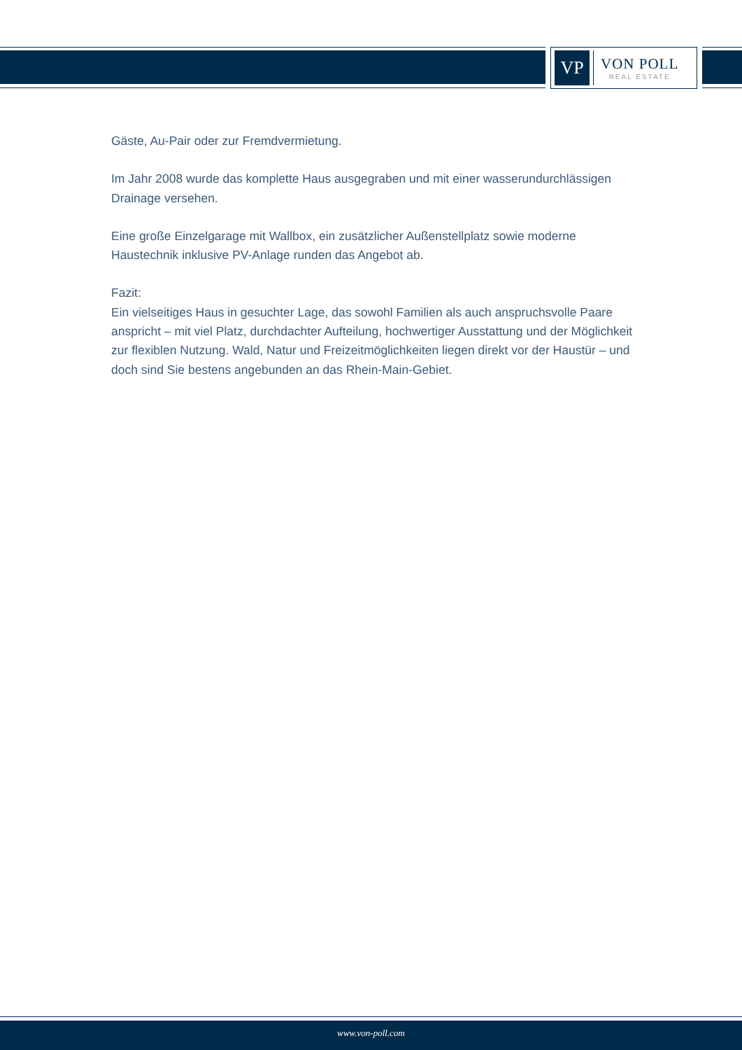VP
VON POLL
REAL ESTATE
Gäste, Au-Pair oder zur Fremdvermietung.
Im Jahr 2008 wurde das komplette Haus ausgegraben und mit einer wasserundurchlässigen Drainage versehen.
Eine große Einzelgarage mit Wallbox, ein zusätzlicher Außenstellplatz sowie moderne Haustechnik inklusive PV-Anlage runden das Angebot ab.
Fazit:
Ein vielseitiges Haus in gesuchter Lage, das sowohl Familien als auch anspruchsvolle Paare anspricht – mit viel Platz, durchdachter Aufteilung, hochwertiger Ausstattung und der Möglichkeit zur flexiblen Nutzung. Wald, Natur und Freizeitmöglichkeiten liegen direkt vor der Haustür – und doch sind Sie bestens angebunden an das Rhein-Main-Gebiet.
www.von-poll.com